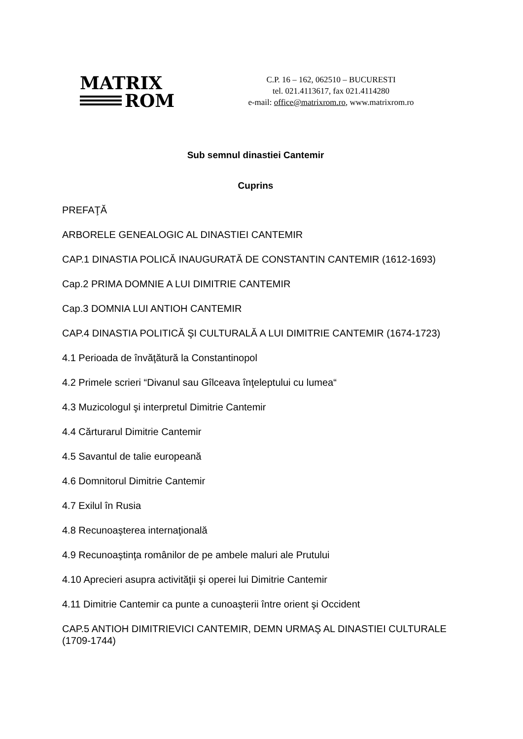MATRIX
ROM
C.P. 16 – 162, 062510 – BUCURESTI
tel. 021.4113617, fax 021.4114280
e-mail: office@matrixrom.ro, www.matrixrom.ro
Sub semnul dinastiei Cantemir
Cuprins
PREFAŢĂ
ARBORELE GENEALOGIC AL DINASTIEI CANTEMIR
CAP.1 DINASTIA POLICĂ INAUGURATĂ DE CONSTANTIN CANTEMIR (1612-1693)
Cap.2 PRIMA DOMNIE A LUI DIMITRIE CANTEMIR
Cap.3 DOMNIA LUI ANTIOH CANTEMIR
CAP.4 DINASTIA POLITICĂ ŞI CULTURALĂ A LUI DIMITRIE CANTEMIR (1674-1723)
4.1 Perioada de învăţătură la Constantinopol
4.2 Primele scrieri “Divanul sau Gîlceava înţeleptului cu lumea“
4.3 Muzicologul şi interpretul Dimitrie Cantemir
4.4 Cărturarul Dimitrie Cantemir
4.5 Savantul de talie europeană
4.6 Domnitorul Dimitrie Cantemir
4.7 Exilul în Rusia
4.8 Recunoaşterea internaţională
4.9 Recunoaştinţa românilor de pe ambele maluri ale Prutului
4.10 Aprecieri asupra activităţii şi operei lui Dimitrie Cantemir
4.11 Dimitrie Cantemir ca punte a cunoaşterii între orient şi Occident
CAP.5 ANTIOH DIMITRIEVICI CANTEMIR, DEMN URMAŞ AL DINASTIEI CULTURALE (1709-1744)